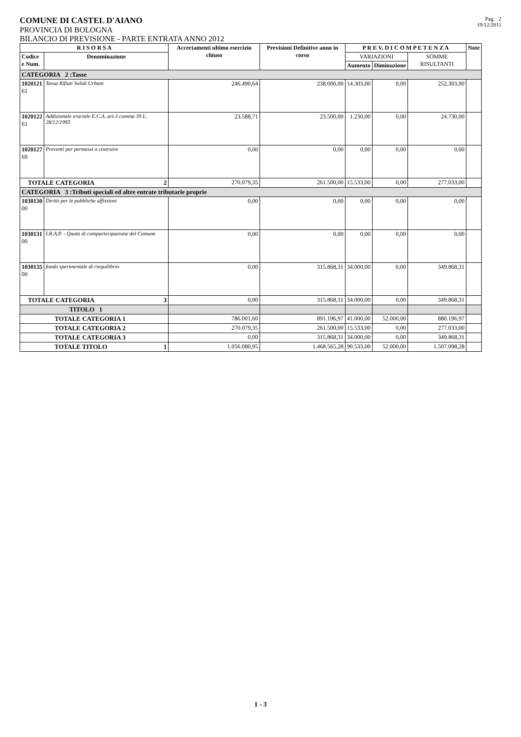COMUNE DI CASTEL D'AIANO
PROVINCIA DI BOLOGNA
BILANCIO DI PREVISIONE - PARTE ENTRATA ANNO 2012
Pag. 2
19/12/2011
| R I S O R S A | | Accertamenti ultimo esercizio chiuso | Previsioni Definitive anno in corso | P R E V. D I C O M P E T E N Z A | | | Note |
| --- | --- | --- | --- | --- | --- | --- | --- |
| Codice e Num. | Denominazione | | | VARIAZIONI | | SOMME RISULTANTI | |
| | | | | Aumento | Diminuzione | | |
| CATEGORIA 2 :Tasse | | | | | | | |
| 1020121 61 | Tassa Rifiuti Solidi Urbani | 246.490,64 | 238.000,00 | 14.303,00 | 0,00 | 252.303,00 | |
| 1020122 61 | Addizionale erariale E.C.A. art.3 comma 39 L. 28/12/1995 | 23.588,71 | 23.500,00 | 1.230,00 | 0,00 | 24.730,00 | |
| 1020127 69 | Proventi per permessi a costruire | 0,00 | 0,00 | 0,00 | 0,00 | 0,00 | |
| TOTALE CATEGORIA 2 | | 270.079,35 | 261.500,00 | 15.533,00 | 0,00 | 277.033,00 | |
| CATEGORIA 3 :Tributi speciali ed altre entrate tributarie proprie | | | | | | | |
| 1030130 00 | Diritti per le pubbliche affissioni | 0,00 | 0,00 | 0,00 | 0,00 | 0,00 | |
| 1030131 00 | I.R.A.P. - Quota di compartecipazione del Comune | 0,00 | 0,00 | 0,00 | 0,00 | 0,00 | |
| 1030135 00 | fondo sperimentale di riequilibrio | 0,00 | 315.868,31 | 34.000,00 | 0,00 | 349.868,31 | |
| TOTALE CATEGORIA 3 | | 0,00 | 315.868,31 | 34.000,00 | 0,00 | 349.868,31 | |
| TITOLO 1 | | | | | | | |
| TOTALE CATEGORIA 1 | | 786.001,60 | 891.196,97 | 41.000,00 | 52.000,00 | 880.196,97 | |
| TOTALE CATEGORIA 2 | | 270.079,35 | 261.500,00 | 15.533,00 | 0,00 | 277.033,00 | |
| TOTALE CATEGORIA 3 | | 0,00 | 315.868,31 | 34.000,00 | 0,00 | 349.868,31 | |
| TOTALE TITOLO 1 | | 1.056.080,95 | 1.468.565,28 | 90.533,00 | 52.000,00 | 1.507.098,28 | |
1 - 3